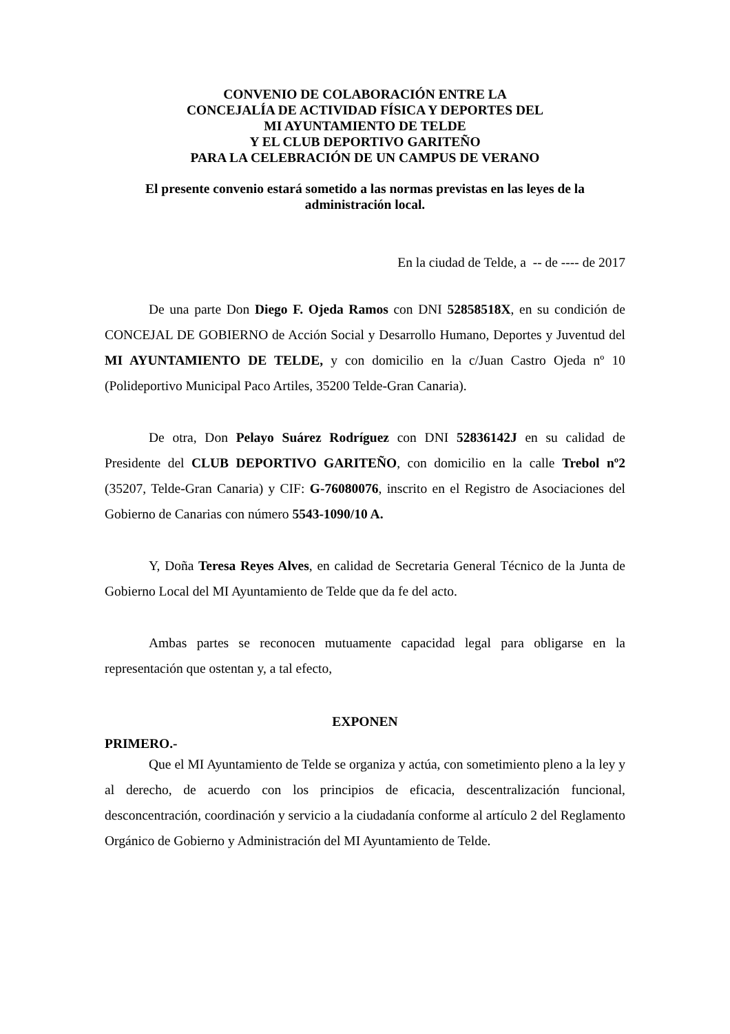CONVENIO DE COLABORACIÓN ENTRE LA
CONCEJALÍA DE ACTIVIDAD FÍSICA Y DEPORTES DEL
MI AYUNTAMIENTO DE TELDE
Y EL CLUB DEPORTIVO GARITEÑO
PARA LA CELEBRACIÓN DE UN CAMPUS DE VERANO
El presente convenio estará sometido a las normas previstas en las leyes de la administración local.
En la ciudad de Telde, a -- de ---- de 2017
De una parte Don Diego F. Ojeda Ramos con DNI 52858518X, en su condición de CONCEJAL DE GOBIERNO de Acción Social y Desarrollo Humano, Deportes y Juventud del MI AYUNTAMIENTO DE TELDE, y con domicilio en la c/Juan Castro Ojeda nº 10 (Polideportivo Municipal Paco Artiles, 35200 Telde-Gran Canaria).
De otra, Don Pelayo Suárez Rodríguez con DNI 52836142J en su calidad de Presidente del CLUB DEPORTIVO GARITEÑO, con domicilio en la calle Trebol nº2 (35207, Telde-Gran Canaria) y CIF: G-76080076, inscrito en el Registro de Asociaciones del Gobierno de Canarias con número 5543-1090/10 A.
Y, Doña Teresa Reyes Alves, en calidad de Secretaria General Técnico de la Junta de Gobierno Local del MI Ayuntamiento de Telde que da fe del acto.
Ambas partes se reconocen mutuamente capacidad legal para obligarse en la representación que ostentan y, a tal efecto,
EXPONEN
PRIMERO.-
Que el MI Ayuntamiento de Telde se organiza y actúa, con sometimiento pleno a la ley y al derecho, de acuerdo con los principios de eficacia, descentralización funcional, desconcentración, coordinación y servicio a la ciudadanía conforme al artículo 2 del Reglamento Orgánico de Gobierno y Administración del MI Ayuntamiento de Telde.